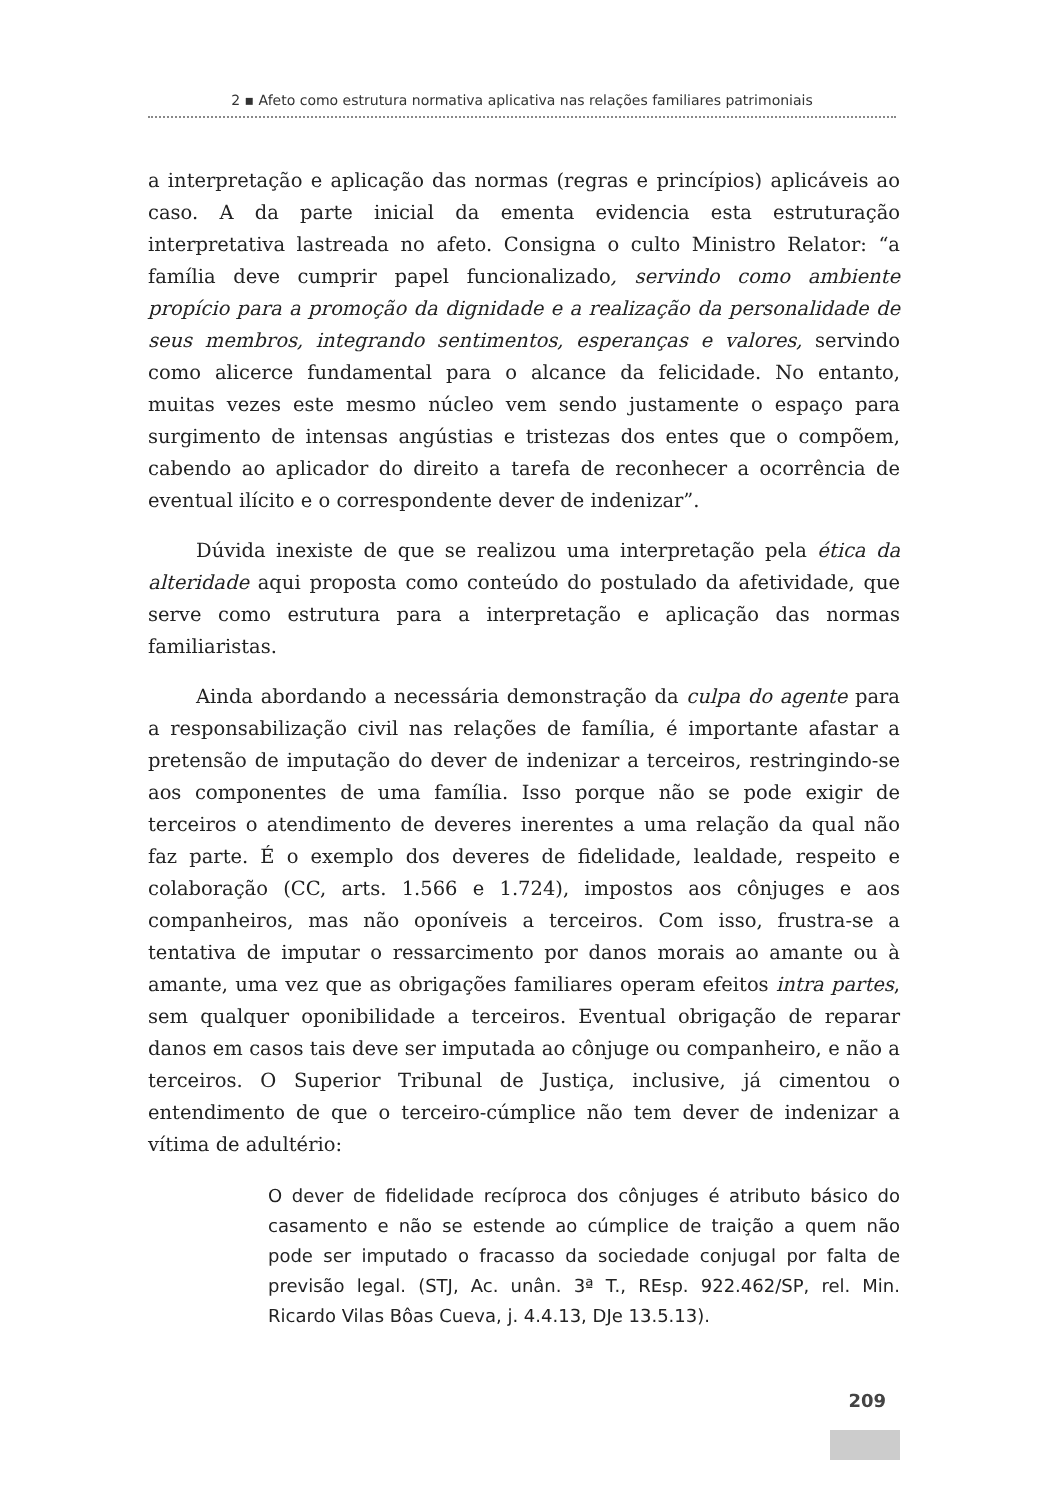2 ▪ Afeto como estrutura normativa aplicativa nas relações familiares patrimoniais
a interpretação e aplicação das normas (regras e princípios) aplicáveis ao caso. A da parte inicial da ementa evidencia esta estruturação interpretativa lastreada no afeto. Consigna o culto Ministro Relator: “a família deve cumprir papel funcionalizado, servindo como ambiente propício para a promoção da dignidade e a realização da personalidade de seus membros, integrando sentimentos, esperanças e valores, servindo como alicerce fundamental para o alcance da felicidade. No entanto, muitas vezes este mesmo núcleo vem sendo justamente o espaço para surgimento de intensas angústias e tristezas dos entes que o compõem, cabendo ao aplicador do direito a tarefa de reconhecer a ocorrência de eventual ilícito e o correspondente dever de indenizar”.
Dúvida inexiste de que se realizou uma interpretação pela ética da alteridade aqui proposta como conteúdo do postulado da afetividade, que serve como estrutura para a interpretação e aplicação das normas familiaristas.
Ainda abordando a necessária demonstração da culpa do agente para a responsabilização civil nas relações de família, é importante afastar a pretensão de imputação do dever de indenizar a terceiros, restringindo-se aos componentes de uma família. Isso porque não se pode exigir de terceiros o atendimento de deveres inerentes a uma relação da qual não faz parte. É o exemplo dos deveres de fidelidade, lealdade, respeito e colaboração (CC, arts. 1.566 e 1.724), impostos aos cônjuges e aos companheiros, mas não oponíveis a terceiros. Com isso, frustra-se a tentativa de imputar o ressarcimento por danos morais ao amante ou à amante, uma vez que as obrigações familiares operam efeitos intra partes, sem qualquer oponibilidade a terceiros. Eventual obrigação de reparar danos em casos tais deve ser imputada ao cônjuge ou companheiro, e não a terceiros. O Superior Tribunal de Justiça, inclusive, já cimentou o entendimento de que o terceiro-cúmplice não tem dever de indenizar a vítima de adultério:
O dever de fidelidade recíproca dos cônjuges é atributo básico do casamento e não se estende ao cúmplice de traição a quem não pode ser imputado o fracasso da sociedade conjugal por falta de previsão legal. (STJ, Ac. unân. 3ª T., REsp. 922.462/SP, rel. Min. Ricardo Vilas Bôas Cueva, j. 4.4.13, DJe 13.5.13).
209